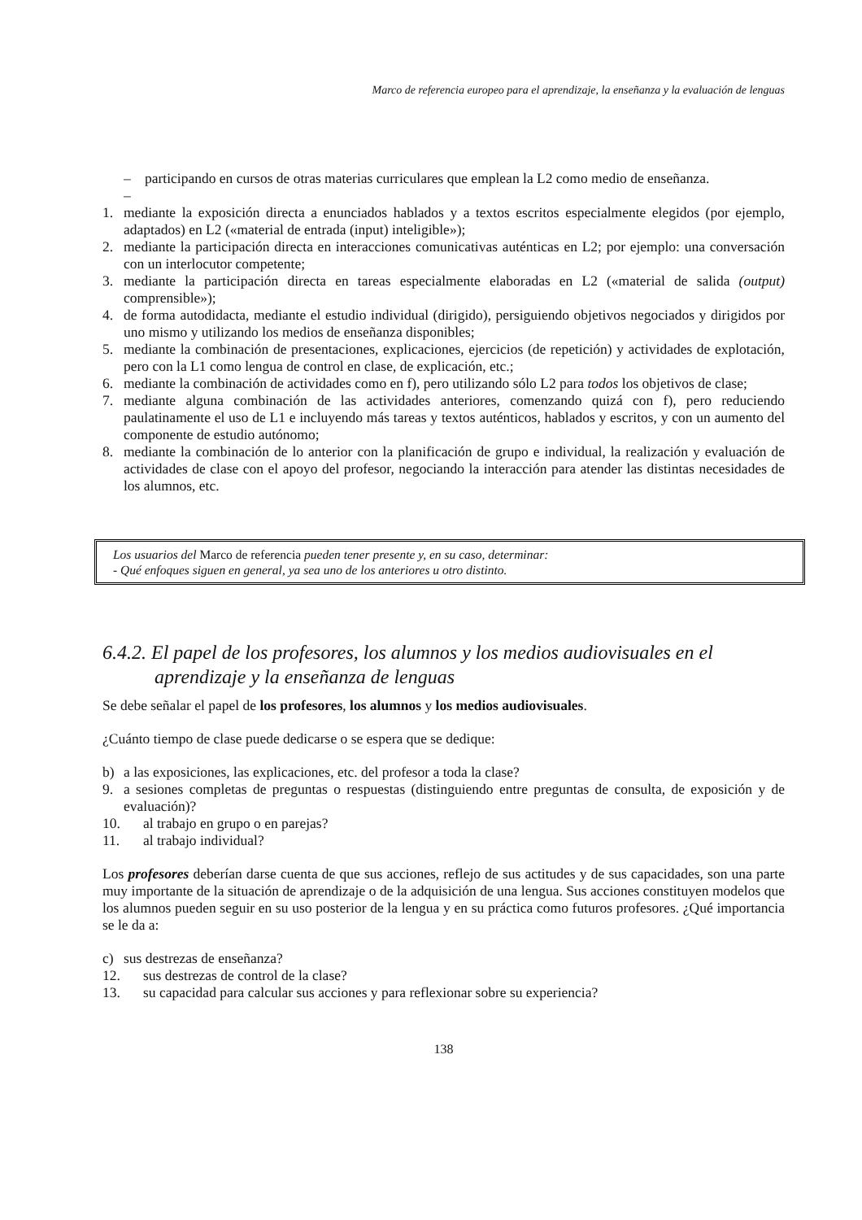Marco de referencia europeo para el aprendizaje, la enseñanza y la evaluación de lenguas
– participando en cursos de otras materias curriculares que emplean la L2 como medio de enseñanza.
–
1. mediante la exposición directa a enunciados hablados y a textos escritos especialmente elegidos (por ejemplo, adaptados) en L2 («material de entrada (input) inteligible»);
2. mediante la participación directa en interacciones comunicativas auténticas en L2; por ejemplo: una conversación con un interlocutor competente;
3. mediante la participación directa en tareas especialmente elaboradas en L2 («material de salida (output) comprensible»);
4. de forma autodidacta, mediante el estudio individual (dirigido), persiguiendo objetivos negociados y dirigidos por uno mismo y utilizando los medios de enseñanza disponibles;
5. mediante la combinación de presentaciones, explicaciones, ejercicios (de repetición) y actividades de explotación, pero con la L1 como lengua de control en clase, de explicación, etc.;
6. mediante la combinación de actividades como en f), pero utilizando sólo L2 para todos los objetivos de clase;
7. mediante alguna combinación de las actividades anteriores, comenzando quizá con f), pero reduciendo paulatinamente el uso de L1 e incluyendo más tareas y textos auténticos, hablados y escritos, y con un aumento del componente de estudio autónomo;
8. mediante la combinación de lo anterior con la planificación de grupo e individual, la realización y evaluación de actividades de clase con el apoyo del profesor, negociando la interacción para atender las distintas necesidades de los alumnos, etc.
Los usuarios del Marco de referencia pueden tener presente y, en su caso, determinar:
- Qué enfoques siguen en general, ya sea uno de los anteriores u otro distinto.
6.4.2. El papel de los profesores, los alumnos y los medios audiovisuales en el aprendizaje y la enseñanza de lenguas
Se debe señalar el papel de los profesores, los alumnos y los medios audiovisuales.
¿Cuánto tiempo de clase puede dedicarse o se espera que se dedique:
b) a las exposiciones, las explicaciones, etc. del profesor a toda la clase?
9. a sesiones completas de preguntas o respuestas (distinguiendo entre preguntas de consulta, de exposición y de evaluación)?
10. al trabajo en grupo o en parejas?
11. al trabajo individual?
Los profesores deberían darse cuenta de que sus acciones, reflejo de sus actitudes y de sus capacidades, son una parte muy importante de la situación de aprendizaje o de la adquisición de una lengua. Sus acciones constituyen modelos que los alumnos pueden seguir en su uso posterior de la lengua y en su práctica como futuros profesores. ¿Qué importancia se le da a:
c) sus destrezas de enseñanza?
12. sus destrezas de control de la clase?
13. su capacidad para calcular sus acciones y para reflexionar sobre su experiencia?
138